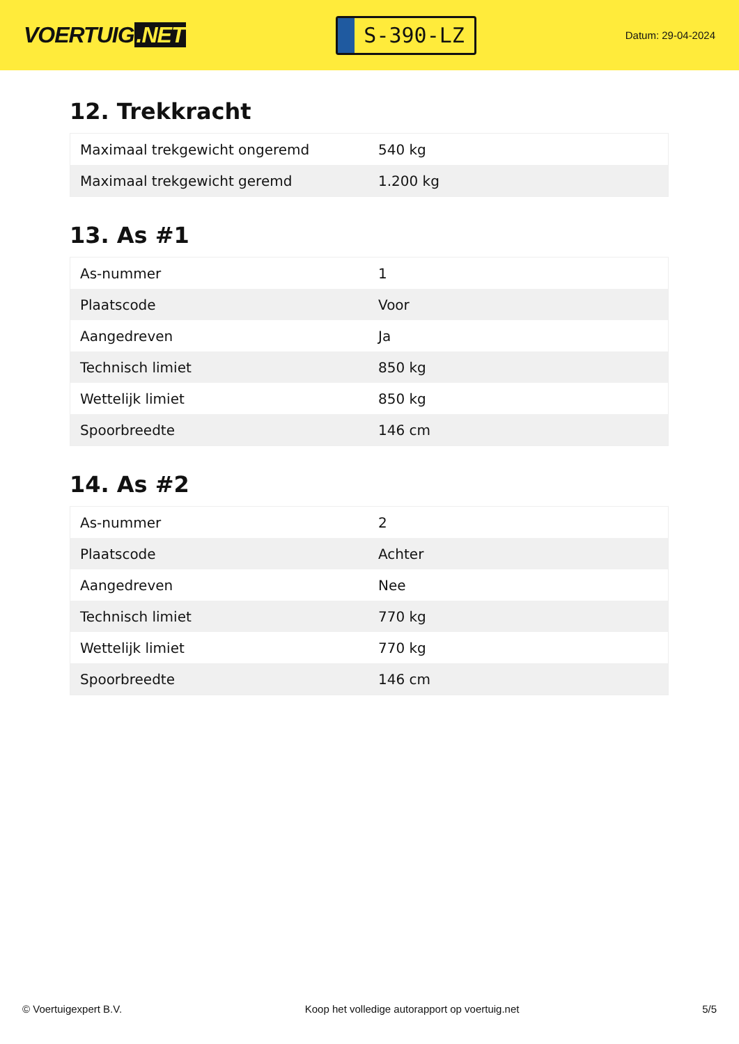VOERTUIG.NET
S-390-LZ
Datum: 29-04-2024
12. Trekkracht
| Maximaal trekgewicht ongeremd | 540 kg |
| Maximaal trekgewicht geremd | 1.200 kg |
13. As #1
| As-nummer | 1 |
| Plaatscode | Voor |
| Aangedreven | Ja |
| Technisch limiet | 850 kg |
| Wettelijk limiet | 850 kg |
| Spoorbreedte | 146 cm |
14. As #2
| As-nummer | 2 |
| Plaatscode | Achter |
| Aangedreven | Nee |
| Technisch limiet | 770 kg |
| Wettelijk limiet | 770 kg |
| Spoorbreedte | 146 cm |
© Voertuigexpert B.V. Koop het volledige autorapport op voertuig.net 5/5